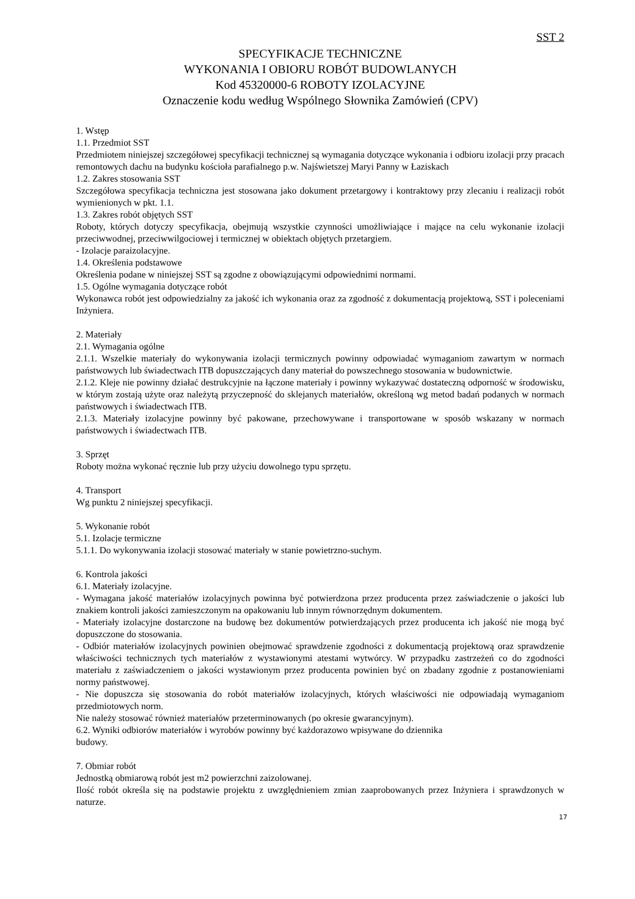SST 2
SPECYFIKACJE TECHNICZNE
WYKONANIA I OBIORU ROBÓT BUDOWLANYCH
Kod 45320000-6 ROBOTY IZOLACYJNE
Oznaczenie kodu według Wspólnego Słownika Zamówień (CPV)
1. Wstęp
1.1. Przedmiot SST
Przedmiotem niniejszej szczegółowej specyfikacji technicznej są wymagania dotyczące wykonania i odbioru izolacji przy pracach remontowych dachu na budynku kościoła parafialnego p.w. Najświetszej Maryi Panny w Łaziskach
1.2. Zakres stosowania SST
Szczegółowa specyfikacja techniczna jest stosowana jako dokument przetargowy i kontraktowy przy zlecaniu i realizacji robót wymienionych w pkt. 1.1.
1.3. Zakres robót objętych SST
Roboty, których dotyczy specyfikacja, obejmują wszystkie czynności umożliwiające i mające na celu wykonanie izolacji przeciwwodnej, przeciwwilgociowej i termicznej w obiektach objętych przetargiem.
- Izolacje paraizolacyjne.
1.4. Określenia podstawowe
Określenia podane w niniejszej SST są zgodne z obowiązującymi odpowiednimi normami.
1.5. Ogólne wymagania dotyczące robót
Wykonawca robót jest odpowiedzialny za jakość ich wykonania oraz za zgodność z dokumentacją projektową, SST i poleceniami Inżyniera.
2. Materiały
2.1. Wymagania ogólne
2.1.1. Wszelkie materiały do wykonywania izolacji termicznych powinny odpowiadać wymaganiom zawartym w normach państwowych lub świadectwach ITB dopuszczających dany materiał do powszechnego stosowania w budownictwie.
2.1.2. Kleje nie powinny działać destrukcyjnie na łączone materiały i powinny wykazywać dostateczną odporność w środowisku, w którym zostają użyte oraz należytą przyczepność do sklejanych materiałów, określoną wg metod badań podanych w normach państwowych i świadectwach ITB.
2.1.3. Materiały izolacyjne powinny być pakowane, przechowywane i transportowane w sposób wskazany w normach państwowych i świadectwach ITB.
3. Sprzęt
Roboty można wykonać ręcznie lub przy użyciu dowolnego typu sprzętu.
4. Transport
Wg punktu 2 niniejszej specyfikacji.
5. Wykonanie robót
5.1. Izolacje termiczne
5.1.1. Do wykonywania izolacji stosować materiały w stanie powietrzno-suchym.
6. Kontrola jakości
6.1. Materiały izolacyjne.
- Wymagana jakość materiałów izolacyjnych powinna być potwierdzona przez producenta przez zaświadczenie o jakości lub znakiem kontroli jakości zamieszczonym na opakowaniu lub innym równorzędnym dokumentem.
- Materiały izolacyjne dostarczone na budowę bez dokumentów potwierdzających przez producenta ich jakość nie mogą być dopuszczone do stosowania.
- Odbiór materiałów izolacyjnych powinien obejmować sprawdzenie zgodności z dokumentacją projektową oraz sprawdzenie właściwości technicznych tych materiałów z wystawionymi atestami wytwórcy. W przypadku zastrzeżeń co do zgodności materiału z zaświadczeniem o jakości wystawionym przez producenta powinien być on zbadany zgodnie z postanowieniami normy państwowej.
- Nie dopuszcza się stosowania do robót materiałów izolacyjnych, których właściwości nie odpowiadają wymaganiom przedmiotowych norm.
Nie należy stosować również materiałów przeterminowanych (po okresie gwarancyjnym).
6.2. Wyniki odbiorów materiałów i wyrobów powinny być każdorazowo wpisywane do dziennika
budowy.
7. Obmiar robót
Jednostką obmiarową robót jest m2 powierzchni zaizolowanej.
Ilość robót określa się na podstawie projektu z uwzględnieniem zmian zaaprobowanych przez Inżyniera i sprawdzonych w naturze.
17